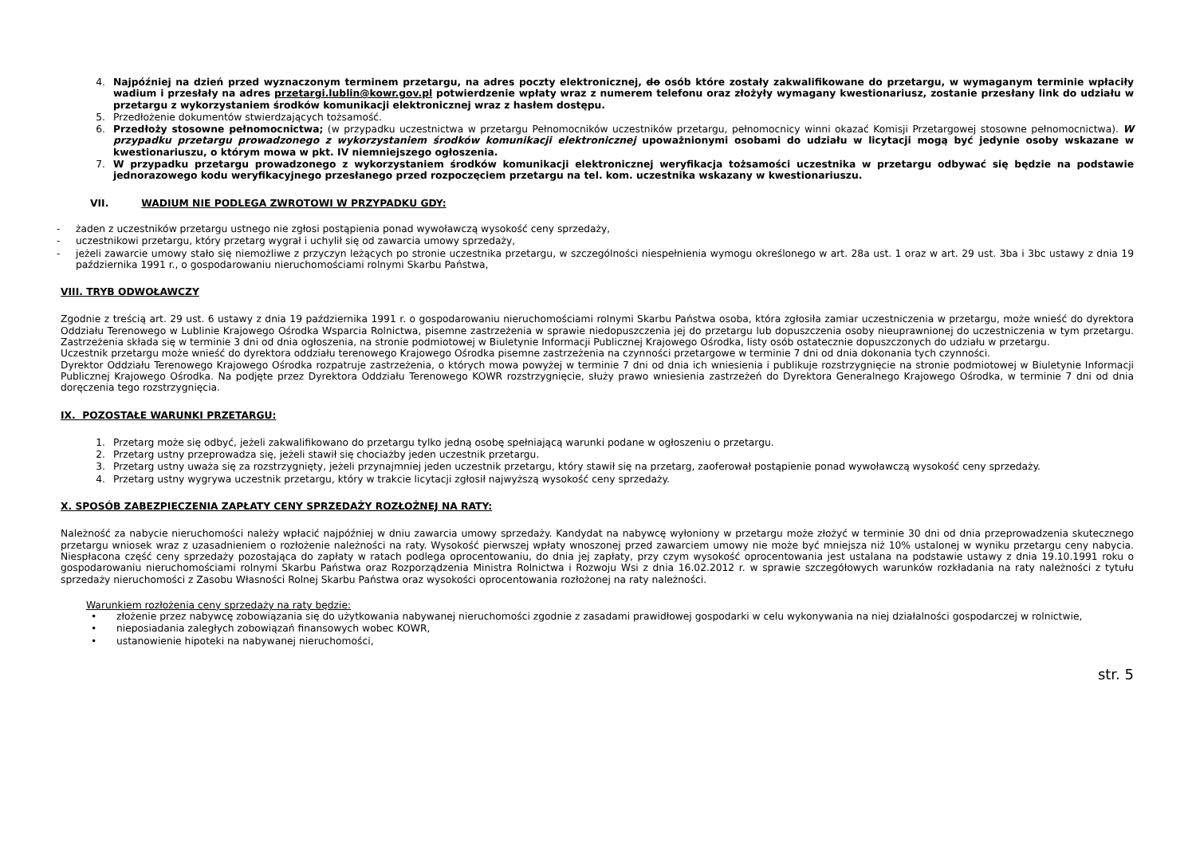4. Najpóźniej na dzień przed wyznaczonym terminem przetargu, na adres poczty elektronicznej, do osób które zostały zakwalifikowane do przetargu, w wymaganym terminie wpłaciły wadium i przesłały na adres przetargi.lublin@kowr.gov.pl potwierdzenie wpłaty wraz z numerem telefonu oraz złożyły wymagany kwestionariusz, zostanie przesłany link do udziału w przetargu z wykorzystaniem środków komunikacji elektronicznej wraz z hasłem dostępu.
5. Przedłożenie dokumentów stwierdzających tożsamość.
6. Przedłoży stosowne pełnomocnictwa; (w przypadku uczestnictwa w przetargu Pełnomocników uczestników przetargu, pełnomocnicy winni okazać Komisji Przetargowej stosowne pełnomocnictwa). W przypadku przetargu prowadzonego z wykorzystaniem środków komunikacji elektronicznej upoważnionymi osobami do udziału w licytacji mogą być jedynie osoby wskazane w kwestionariuszu, o którym mowa w pkt. IV niemniejszego ogłoszenia.
7. W przypadku przetargu prowadzonego z wykorzystaniem środków komunikacji elektronicznej weryfikacja tożsamości uczestnika w przetargu odbywać się będzie na podstawie jednorazowego kodu weryfikacyjnego przesłanego przed rozpoczęciem przetargu na tel. kom. uczestnika wskazany w kwestionariuszu.
VII. WADIUM NIE PODLEGA ZWROTOWI W PRZYPADKU GDY:
- żaden z uczestników przetargu ustnego nie zgłosi postąpienia ponad wywoławczą wysokość ceny sprzedaży,
- uczestnikowi przetargu, który przetarg wygrał i uchylił się od zawarcia umowy sprzedaży,
- jeżeli zawarcie umowy stało się niemożliwe z przyczyn leżących po stronie uczestnika przetargu, w szczególności niespełnienia wymogu określonego w art. 28a ust. 1 oraz w art. 29 ust. 3ba i 3bc ustawy z dnia 19 października 1991 r., o gospodarowaniu nieruchomościami rolnymi Skarbu Państwa,
VIII. TRYB ODWOŁAWCZY
Zgodnie z treścią art. 29 ust. 6 ustawy z dnia 19 października 1991 r. o gospodarowaniu nieruchomościami rolnymi Skarbu Państwa osoba, która zgłosiła zamiar uczestniczenia w przetargu, może wnieść do dyrektora Oddziału Terenowego w Lublinie Krajowego Ośrodka Wsparcia Rolnictwa, pisemne zastrzeżenia w sprawie niedopuszczenia jej do przetargu lub dopuszczenia osoby nieuprawnionej do uczestniczenia w tym przetargu. Zastrzeżenia składa się w terminie 3 dni od dnia ogłoszenia, na stronie podmiotowej w Biuletynie Informacji Publicznej Krajowego Ośrodka, listy osób ostatecznie dopuszczonych do udziału w przetargu.
Uczestnik przetargu może wnieść do dyrektora oddziału terenowego Krajowego Ośrodka pisemne zastrzeżenia na czynności przetargowe w terminie 7 dni od dnia dokonania tych czynności.
Dyrektor Oddziału Terenowego Krajowego Ośrodka rozpatruje zastrzeżenia, o których mowa powyżej w terminie 7 dni od dnia ich wniesienia i publikuje rozstrzygnięcie na stronie podmiotowej w Biuletynie Informacji Publicznej Krajowego Ośrodka. Na podjęte przez Dyrektora Oddziału Terenowego KOWR rozstrzygnięcie, służy prawo wniesienia zastrzeżeń do Dyrektora Generalnego Krajowego Ośrodka, w terminie 7 dni od dnia doręczenia tego rozstrzygnięcia.
IX. POZOSTAŁE WARUNKI PRZETARGU:
1. Przetarg może się odbyć, jeżeli zakwalifikowano do przetargu tylko jedną osobę spełniającą warunki podane w ogłoszeniu o przetargu.
2. Przetarg ustny przeprowadza się, jeżeli stawił się chociażby jeden uczestnik przetargu.
3. Przetarg ustny uważa się za rozstrzygnięty, jeżeli przynajmniej jeden uczestnik przetargu, który stawił się na przetarg, zaoferował postąpienie ponad wywoławczą wysokość ceny sprzedaży.
4. Przetarg ustny wygrywa uczestnik przetargu, który w trakcie licytacji zgłosił najwyższą wysokość ceny sprzedaży.
X. SPOSÓB ZABEZPIECZENIA ZAPŁATY CENY SPRZEDAŻY ROZŁOŻNEJ NA RATY:
Należność za nabycie nieruchomości należy wpłacić najpóźniej w dniu zawarcia umowy sprzedaży. Kandydat na nabywcę wyłoniony w przetargu może złożyć w terminie 30 dni od dnia przeprowadzenia skutecznego przetargu wniosek wraz z uzasadnieniem o rozłożenie należności na raty. Wysokość pierwszej wpłaty wnoszonej przed zawarciem umowy nie może być mniejsza niż 10% ustalonej w wyniku przetargu ceny nabycia. Niespłacona część ceny sprzedaży pozostająca do zapłaty w ratach podlega oprocentowaniu, do dnia jej zapłaty, przy czym wysokość oprocentowania jest ustalana na podstawie ustawy z dnia 19.10.1991 roku o gospodarowaniu nieruchomościami rolnymi Skarbu Państwa oraz Rozporządzenia Ministra Rolnictwa i Rozwoju Wsi z dnia 16.02.2012 r. w sprawie szczegółowych warunków rozkładania na raty należności z tytułu sprzedaży nieruchomości z Zasobu Własności Rolnej Skarbu Państwa oraz wysokości oprocentowania rozłożonej na raty należności.
Warunkiem rozłożenia ceny sprzedaży na raty będzie:
• złożenie przez nabywcę zobowiązania się do użytkowania nabywanej nieruchomości zgodnie z zasadami prawidłowej gospodarki w celu wykonywania na niej działalności gospodarczej w rolnictwie,
• nieposiadania zaległych zobowiązań finansowych wobec KOWR,
• ustanowienie hipoteki na nabywanej nieruchomości,
str. 5